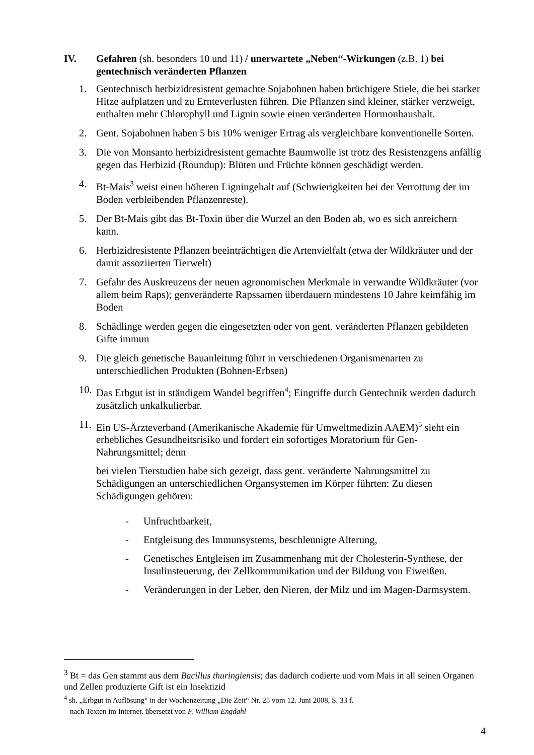IV. Gefahren (sh. besonders 10 und 11) / unerwartete „Neben“-Wirkungen (z.B. 1) bei gentechnisch veränderten Pflanzen
1. Gentechnisch herbizidresistent gemachte Sojabohnen haben brüchigere Stiele, die bei starker Hitze aufplatzen und zu Ernteverlusten führen. Die Pflanzen sind kleiner, stärker verzweigt, enthalten mehr Chlorophyll und Lignin sowie einen veränderten Hormonhaushalt.
2. Gent. Sojabohnen haben 5 bis 10% weniger Ertrag als vergleichbare konventionelle Sorten.
3. Die von Monsanto herbizidresistent gemachte Baumwolle ist trotz des Resistenzgens anfällig gegen das Herbizid (Roundup): Blüten und Früchte können geschädigt werden.
4. Bt-Mais<sup>3</sup> weist einen höheren Ligningehalt auf (Schwierigkeiten bei der Verrottung der im Boden verbleibenden Pflanzenreste).
5. Der Bt-Mais gibt das Bt-Toxin über die Wurzel an den Boden ab, wo es sich anreichern kann.
6. Herbizidresistente Pflanzen beeinträchtigen die Artenvielfalt (etwa der Wildkräuter und der damit assoziierten Tierwelt)
7. Gefahr des Auskreuzens der neuen agronomischen Merkmale in verwandte Wildkräuter (vor allem beim Raps); genveränderte Rapssamen überdauern mindestens 10 Jahre keimfähig im Boden
8. Schädlinge werden gegen die eingesetzten oder von gent. veränderten Pflanzen gebildeten Gifte immun
9. Die gleich genetische Bauanleitung führt in verschiedenen Organismenarten zu unterschiedlichen Produkten (Bohnen-Erbsen)
10.
Das Erbgut ist in ständigem Wandel begriffen<sup>4</sup>; Eingriffe durch Gentechnik werden dadurch zusätzlich unkalkulierbar.
11.
Ein US-Ärzteverband (Amerikanische Akademie für Umweltmedizin AAEM)<sup>5</sup> sieht ein erhebliches Gesundheitsrisiko und fordert ein sofortiges Moratorium für Gen-Nahrungsmittel; denn
bei vielen Tierstudien habe sich gezeigt, dass gent. veränderte Nahrungsmittel zu Schädigungen an unterschiedlichen Organsystemen im Körper führten: Zu diesen Schädigungen gehören:
- Unfruchtbarkeit,
- Entgleisung des Immunsystems, beschleunigte Alterung,
- Genetisches Entgleisen im Zusammenhang mit der Cholesterin-Synthese, der Insulinsteuerung, der Zellkommunikation und der Bildung von Eiweißen.
- Veränderungen in der Leber, den Nieren, der Milz und im Magen-Darmsystem.
<sup>3</sup> Bt = das Gen stammt aus dem Bacillus thuringiensis; das dadurch codierte und vom Mais in all seinen Organen und Zellen produzierte Gift ist ein Insektizid
<sup>4</sup> sh. „Erbgut in Auflösung“ in der Wochenzeitung „Die Zeit“ Nr. 25 vom 12. Juni 2008, S. 33 f.
nach Texten im Internet, übersetzt von F. William Engdahl
4